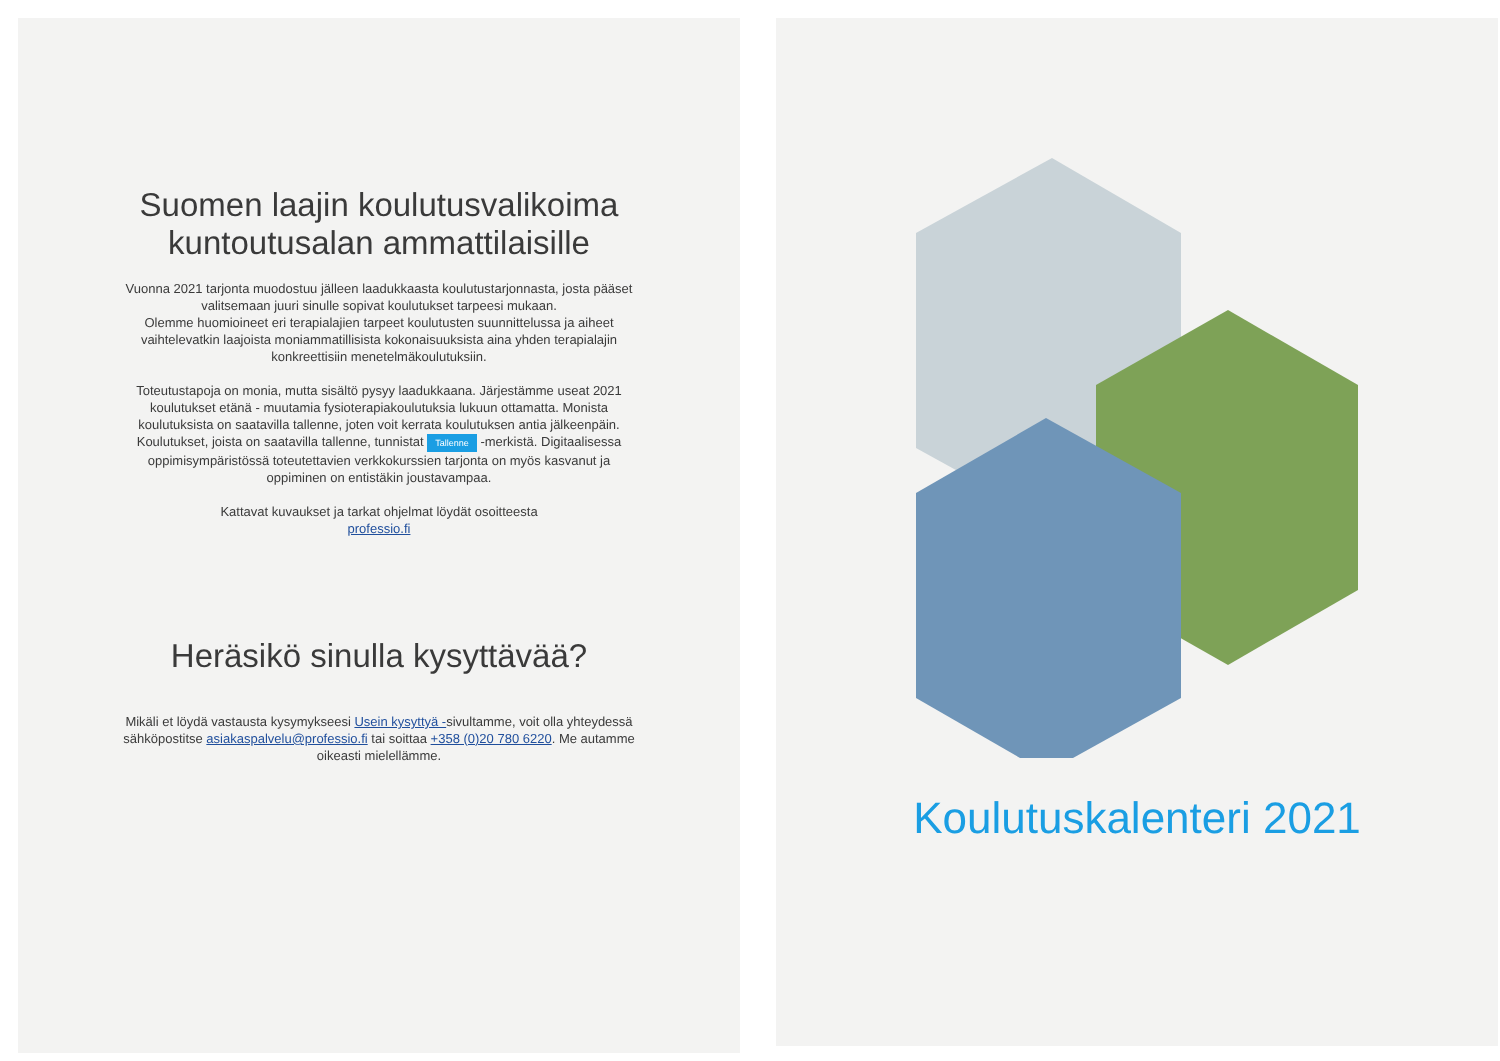Suomen laajin koulutusvalikoima
kuntoutusalan ammattilaisille
Vuonna 2021 tarjonta muodostuu jälleen laadukkaasta koulutustarjonnasta, josta pääset valitsemaan juuri sinulle sopivat koulutukset tarpeesi mukaan.
Olemme huomioineet eri terapialajien tarpeet koulutusten suunnittelussa ja aiheet vaihtelevatkin laajoista moniammatillisista kokonaisuuksista aina yhden terapialajin konkreettisiin menetelmäkoulutuksiin.
Toteutustapoja on monia, mutta sisältö pysyy laadukkaana. Järjestämme useat 2021 koulutukset etänä - muutamia fysioterapiakoulutuksia lukuun ottamatta. Monista koulutuksista on saatavilla tallenne, joten voit kerrata koulutuksen antia jälkeenpäin. Koulutukset, joista on saatavilla tallenne, tunnistat Tallenne -merkistä. Digitaalisessa oppimisympäristössä toteutettavien verkkokurssien tarjonta on myös kasvanut ja oppiminen on entistäkin joustavampaa.
Kattavat kuvaukset ja tarkat ohjelmat löydät osoitteesta
professio.fi
Heräsikö sinulla kysyttävää?
Mikäli et löydä vastausta kysymykseesi Usein kysyttyä -sivultamme, voit olla yhteydessä sähköpostitse asiakaspalvelu@professio.fi tai soittaa +358 (0)20 780 6220. Me autamme oikeasti mielellämme.
Koulutuskalenteri 2021